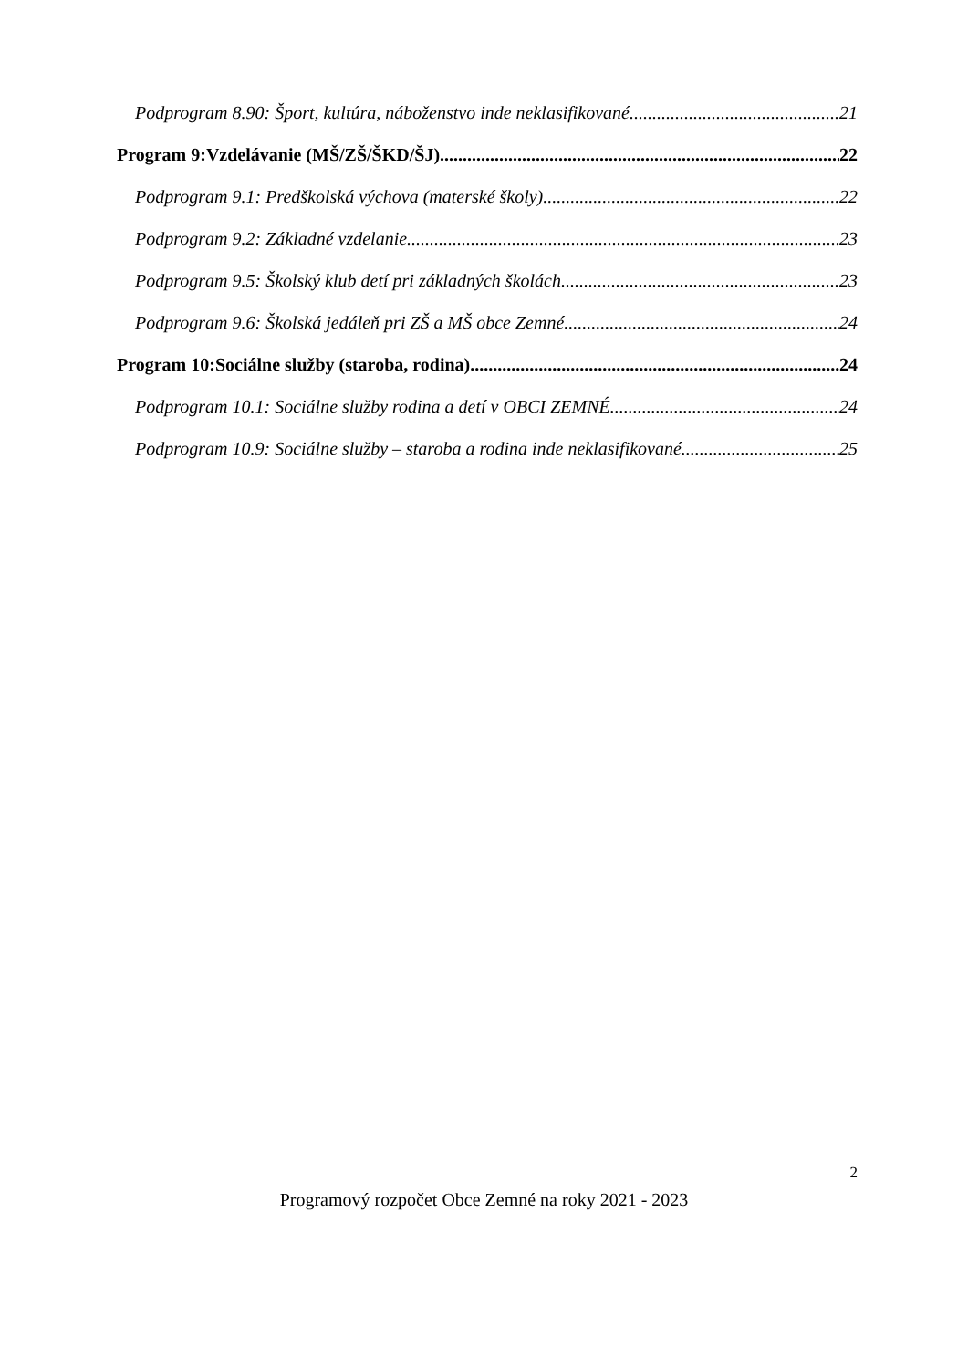Podprogram 8.90: Šport, kultúra, náboženstvo inde neklasifikované 21
Program 9:Vzdelávanie (MŠ/ZŠ/ŠKD/ŠJ) 22
Podprogram 9.1: Predškolská výchova (materské školy) 22
Podprogram 9.2: Základné vzdelanie 23
Podprogram 9.5: Školský klub detí pri základných školách 23
Podprogram 9.6: Školská jedáleň pri ZŠ a MŠ obce Zemné 24
Program 10:Sociálne služby (staroba, rodina) 24
Podprogram 10.1: Sociálne služby rodina a detí v OBCI ZEMNÉ 24
Podprogram 10.9: Sociálne služby – staroba a rodina inde neklasifikované 25
2
Programový rozpočet Obce Zemné na roky 2021 - 2023